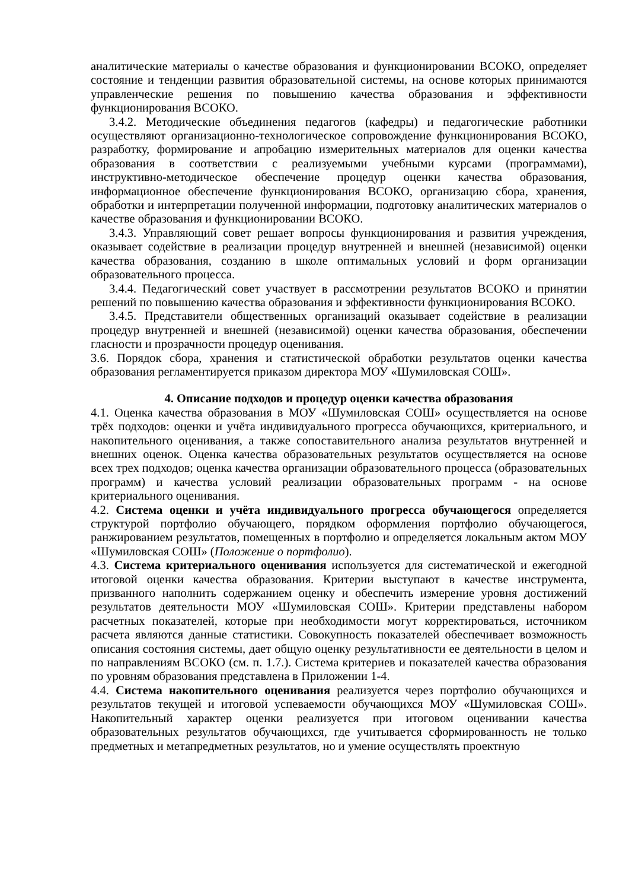аналитические материалы о качестве образования и функционировании ВСОКО, определяет состояние и тенденции развития образовательной системы, на основе которых принимаются управленческие решения по повышению качества образования и эффективности функционирования ВСОКО.
3.4.2. Методические объединения педагогов (кафедры) и педагогические работники осуществляют организационно-технологическое сопровождение функционирования ВСОКО, разработку, формирование и апробацию измерительных материалов для оценки качества образования в соответствии с реализуемыми учебными курсами (программами), инструктивно-методическое обеспечение процедур оценки качества образования, информационное обеспечение функционирования ВСОКО, организацию сбора, хранения, обработки и интерпретации полученной информации, подготовку аналитических материалов о качестве образования и функционировании ВСОКО.
3.4.3. Управляющий совет решает вопросы функционирования и развития учреждения, оказывает содействие в реализации процедур внутренней и внешней (независимой) оценки качества образования, созданию в школе оптимальных условий и форм организации образовательного процесса.
3.4.4. Педагогический совет участвует в рассмотрении результатов ВСОКО и принятии решений по повышению качества образования и эффективности функционирования ВСОКО.
3.4.5. Представители общественных организаций оказывает содействие в реализации процедур внутренней и внешней (независимой) оценки качества образования, обеспечении гласности и прозрачности процедур оценивания.
3.6. Порядок сбора, хранения и статистической обработки результатов оценки качества образования регламентируется приказом директора МОУ «Шумиловская СОШ».
4. Описание подходов и процедур оценки качества образования
4.1. Оценка качества образования в МОУ «Шумиловская СОШ» осуществляется на основе трёх подходов: оценки и учёта индивидуального прогресса обучающихся, критериального, и накопительного оценивания, а также сопоставительного анализа результатов внутренней и внешних оценок. Оценка качества образовательных результатов осуществляется на основе всех трех подходов; оценка качества организации образовательного процесса (образовательных программ) и качества условий реализации образовательных программ - на основе критериального оценивания.
4.2. Система оценки и учёта индивидуального прогресса обучающегося определяется структурой портфолио обучающего, порядком оформления портфолио обучающегося, ранжированием результатов, помещенных в портфолио и определяется локальным актом МОУ «Шумиловская СОШ» (Положение о портфолио).
4.3. Система критериального оценивания используется для систематической и ежегодной итоговой оценки качества образования. Критерии выступают в качестве инструмента, призванного наполнить содержанием оценку и обеспечить измерение уровня достижений результатов деятельности МОУ «Шумиловская СОШ». Критерии представлены набором расчетных показателей, которые при необходимости могут корректироваться, источником расчета являются данные статистики. Совокупность показателей обеспечивает возможность описания состояния системы, дает общую оценку результативности ее деятельности в целом и по направлениям ВСОКО (см. п. 1.7.). Система критериев и показателей качества образования по уровням образования представлена в Приложении 1-4.
4.4. Система накопительного оценивания реализуется через портфолио обучающихся и результатов текущей и итоговой успеваемости обучающихся МОУ «Шумиловская СОШ». Накопительный характер оценки реализуется при итоговом оценивании качества образовательных результатов обучающихся, где учитывается сформированность не только предметных и метапредметных результатов, но и умение осуществлять проектную